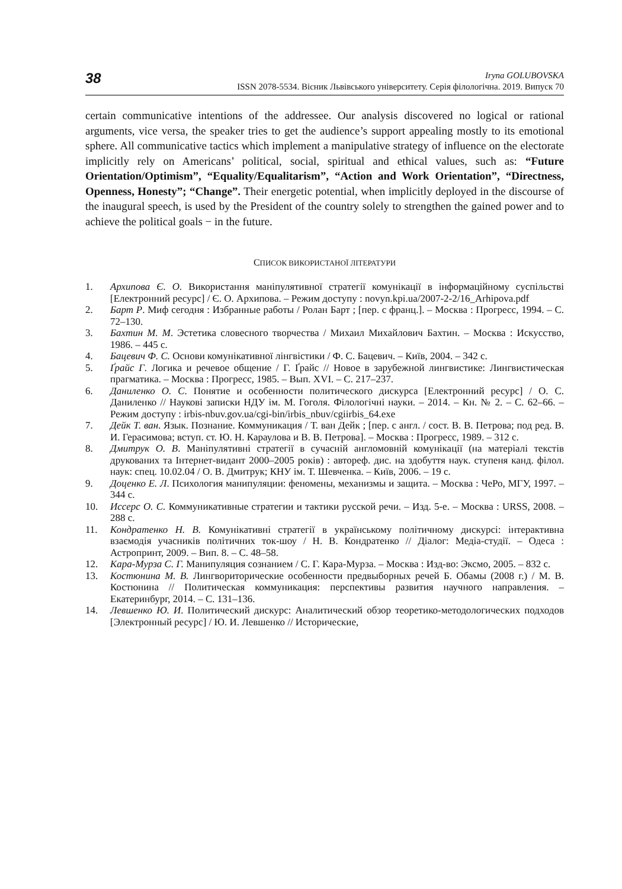38
Iryna GOLUBOVSKA
ISSN 2078-5534. Вісник Львівського університету. Серія філологічна. 2019. Випуск 70
certain communicative intentions of the addressee. Our analysis discovered no logical or rational arguments, vice versa, the speaker tries to get the audience’s support appealing mostly to its emotional sphere. All communicative tactics which implement a manipulative strategy of influence on the electorate implicitly rely on Americans’ political, social, spiritual and ethical values, such as: “Future Orientation/Optimism”, “Equality/Equalitarism”, “Action and Work Orientation”, “Directness, Openness, Honesty”; “Change”. Their energetic potential, when implicitly deployed in the discourse of the inaugural speech, is used by the President of the country solely to strengthen the gained power and to achieve the political goals − in the future.
СПИСОК ВИКОРИСТАНОЇ ЛІТЕРАТУРИ
1. Архипова Є. О. Використання маніпулятивної стратегії комунікації в інформаційному суспільстві [Електронний ресурс] / Є. О. Архипова. – Режим доступу : novyn.kpi.ua/2007-2-2/16_Arhipova.pdf
2. Барт Р. Миф сегодня : Избранные работы / Ролан Барт ; [пер. с франц.]. – Москва : Прогресс, 1994. – С. 72–130.
3. Бахтин М. М. Эстетика словесного творчества / Михаил Михайлович Бахтин. – Москва : Искусство, 1986. – 445 с.
4. Бацевич Ф. С. Основи комунікативної лінгвістики / Ф. С. Бацевич. – Київ, 2004. – 342 с.
5. Ґрайс Г. Логика и речевое общение / Г. Ґрайс // Новое в зарубежной лингвистике: Лингвистическая прагматика. – Москва : Прогресс, 1985. – Вып. XVI. – С. 217–237.
6. Даниленко О. С. Понятие и особенности политического дискурса [Електронний ресурс] / О. С. Даниленко // Наукові записки НДУ ім. М. Гоголя. Філологічні науки. – 2014. – Кн. № 2. – С. 62–66. – Режим доступу : irbis-nbuv.gov.ua/cgi-bin/irbis_nbuv/cgiirbis_64.exe
7. Дейк Т. ван. Язык. Познание. Коммуникация / Т. ван Дейк ; [пер. с англ. / сост. В. В. Петрова; под ред. В. И. Герасимова; вступ. ст. Ю. Н. Караулова и В. В. Петрова]. – Москва : Прогресс, 1989. – 312 с.
8. Дмитрук О. В. Маніпулятивні стратегії в сучасній англомовній комунікації (на матеріалі текстів друкованих та Інтернет-видант 2000–2005 років) : автореф. дис. на здобуття наук. ступеня канд. філол. наук: спец. 10.02.04 / О. В. Дмитрук; КНУ ім. Т. Шевченка. – Київ, 2006. – 19 с.
9. Доценко Е. Л. Психология манипуляции: феномены, механизмы и защита. – Москва : ЧеРо, МГУ, 1997. – 344 с.
10. Иссерс О. С. Коммуникативные стратегии и тактики русской речи. – Изд. 5-е. – Москва : URSS, 2008. – 288 с.
11. Кондратенко Н. В. Комунікативні стратегії в українському політичному дискурсі: інтерактивна взаємодія учасників політичних ток-шоу / Н. В. Кондратенко // Діалог: Медіа-студії. – Одеса : Астропринт, 2009. – Вип. 8. – С. 48–58.
12. Кара-Мурза С. Г. Манипуляция сознанием / С. Г. Кара-Мурза. – Москва : Изд-во: Эксмо, 2005. – 832 с.
13. Костюнина М. В. Лингвориторические особенности предвыборных речей Б. Обамы (2008 г.) / М. В. Костюнина // Политическая коммуникация: перспективы развития научного направления. – Екатеринбург, 2014. – С. 131–136.
14. Левшенко Ю. И. Политический дискурс: Аналитический обзор теоретико-методологических подходов [Электронный ресурс] / Ю. И. Левшенко // Исторические,